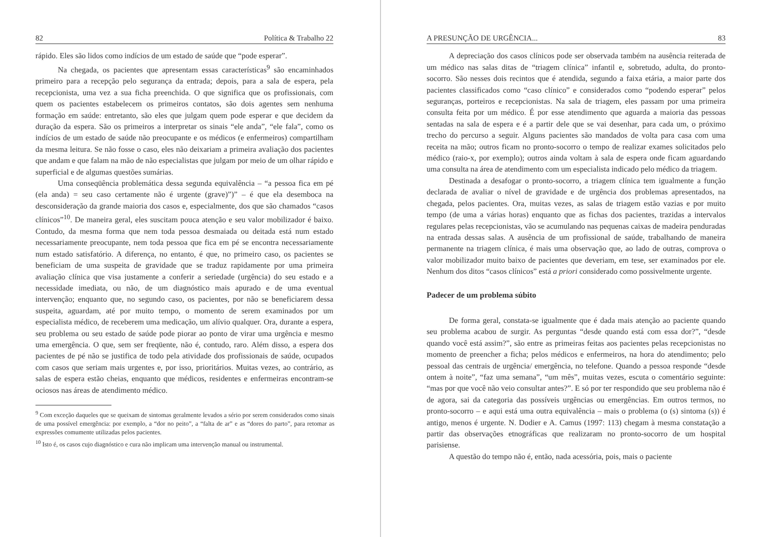82 Política & Trabalho 22
rápido. Eles são lidos como indícios de um estado de saúde que “pode esperar”.
Na chegada, os pacientes que apresentam essas características<sup>9</sup> são encaminhados primeiro para a recepção pelo segurança da entrada; depois, para a sala de espera, pela recepcionista, uma vez a sua ficha preenchida. O que significa que os profissionais, com quem os pacientes estabelecem os primeiros contatos, são dois agentes sem nenhuma formação em saúde: entretanto, são eles que julgam quem pode esperar e que decidem da duração da espera. São os primeiros a interpretar os sinais “ele anda”, “ele fala”, como os indícios de um estado de saúde não preocupante e os médicos (e enfermeiros) compartilham da mesma leitura. Se não fosse o caso, eles não deixariam a primeira avaliação dos pacientes que andam e que falam na mão de não especialistas que julgam por meio de um olhar rápido e superficial e de algumas questões sumárias.
Uma conseqüência problemática dessa segunda equivalência – “a pessoa fica em pé (ela anda) = seu caso certamente não é urgente (grave)”)” – é que ela desemboca na desconsideração da grande maioria dos casos e, especialmente, dos que são chamados “casos clínicos”<sup>10</sup>. De maneira geral, eles suscitam pouca atenção e seu valor mobilizador é baixo. Contudo, da mesma forma que nem toda pessoa desmaiada ou deitada está num estado necessariamente preocupante, nem toda pessoa que fica em pé se encontra necessariamente num estado satisfatório. A diferença, no entanto, é que, no primeiro caso, os pacientes se beneficiam de uma suspeita de gravidade que se traduz rapidamente por uma primeira avaliação clínica que visa justamente a conferir a seriedade (urgência) do seu estado e a necessidade imediata, ou não, de um diagnóstico mais apurado e de uma eventual intervenção; enquanto que, no segundo caso, os pacientes, por não se beneficiarem dessa suspeita, aguardam, até por muito tempo, o momento de serem examinados por um especialista médico, de receberem uma medicação, um alívio qualquer. Ora, durante a espera, seu problema ou seu estado de saúde pode piorar ao ponto de virar uma urgência e mesmo uma emergência. O que, sem ser freqüente, não é, contudo, raro. Além disso, a espera dos pacientes de pé não se justifica de todo pela atividade dos profissionais de saúde, ocupados com casos que seriam mais urgentes e, por isso, prioritários. Muitas vezes, ao contrário, as salas de espera estão cheias, enquanto que médicos, residentes e enfermeiras encontram-se ociosos nas áreas de atendimento médico.
<sup>9</sup> Com exceção daqueles que se queixam de sintomas geralmente levados a sério por serem considerados como sinais de uma possível emergência: por exemplo, a “dor no peito”, a “falta de ar” e as “dores do parto”, para retomar as expressões comumente utilizadas pelos pacientes.
<sup>10</sup> Isto é, os casos cujo diagnóstico e cura não implicam uma intervenção manual ou instrumental.
A PRESUNÇÃO DE URGÊNCIA... 83
A depreciação dos casos clínicos pode ser observada também na ausência reiterada de um médico nas salas ditas de “triagem clínica” infantil e, sobretudo, adulta, do pronto-socorro. São nesses dois recintos que é atendida, segundo a faixa etária, a maior parte dos pacientes classificados como “caso clínico” e considerados como “podendo esperar” pelos seguranças, porteiros e recepcionistas. Na sala de triagem, eles passam por uma primeira consulta feita por um médico. É por esse atendimento que aguarda a maioria das pessoas sentadas na sala de espera e é a partir dele que se vai desenhar, para cada um, o próximo trecho do percurso a seguir. Alguns pacientes são mandados de volta para casa com uma receita na mão; outros ficam no pronto-socorro o tempo de realizar exames solicitados pelo médico (raio-x, por exemplo); outros ainda voltam à sala de espera onde ficam aguardando uma consulta na área de atendimento com um especialista indicado pelo médico da triagem.
Destinada a desafogar o pronto-socorro, a triagem clínica tem igualmente a função declarada de avaliar o nível de gravidade e de urgência dos problemas apresentados, na chegada, pelos pacientes. Ora, muitas vezes, as salas de triagem estão vazias e por muito tempo (de uma a várias horas) enquanto que as fichas dos pacientes, trazidas a intervalos regulares pelas recepcionistas, vão se acumulando nas pequenas caixas de madeira penduradas na entrada dessas salas. A ausência de um profissional de saúde, trabalhando de maneira permanente na triagem clínica, é mais uma observação que, ao lado de outras, comprova o valor mobilizador muito baixo de pacientes que deveriam, em tese, ser examinados por ele. Nenhum dos ditos “casos clínicos” está a priori considerado como possivelmente urgente.
Padecer de um problema súbito
De forma geral, constata-se igualmente que é dada mais atenção ao paciente quando seu problema acabou de surgir. As perguntas “desde quando está com essa dor?”, “desde quando você está assim?”, são entre as primeiras feitas aos pacientes pelas recepcionistas no momento de preencher a ficha; pelos médicos e enfermeiros, na hora do atendimento; pelo pessoal das centrais de urgência/ emergência, no telefone. Quando a pessoa responde “desde ontem à noite”, “faz uma semana”, “um mês”, muitas vezes, escuta o comentário seguinte: “mas por que você não veio consultar antes?”. E só por ter respondido que seu problema não é de agora, sai da categoria das possíveis urgências ou emergências. Em outros termos, no pronto-socorro – e aqui está uma outra equivalência – mais o problema (o (s) sintoma (s)) é antigo, menos é urgente. N. Dodier e A. Camus (1997: 113) chegam à mesma constatação a partir das observações etnográficas que realizaram no pronto-socorro de um hospital parisiense.
A questão do tempo não é, então, nada acessória, pois, mais o paciente